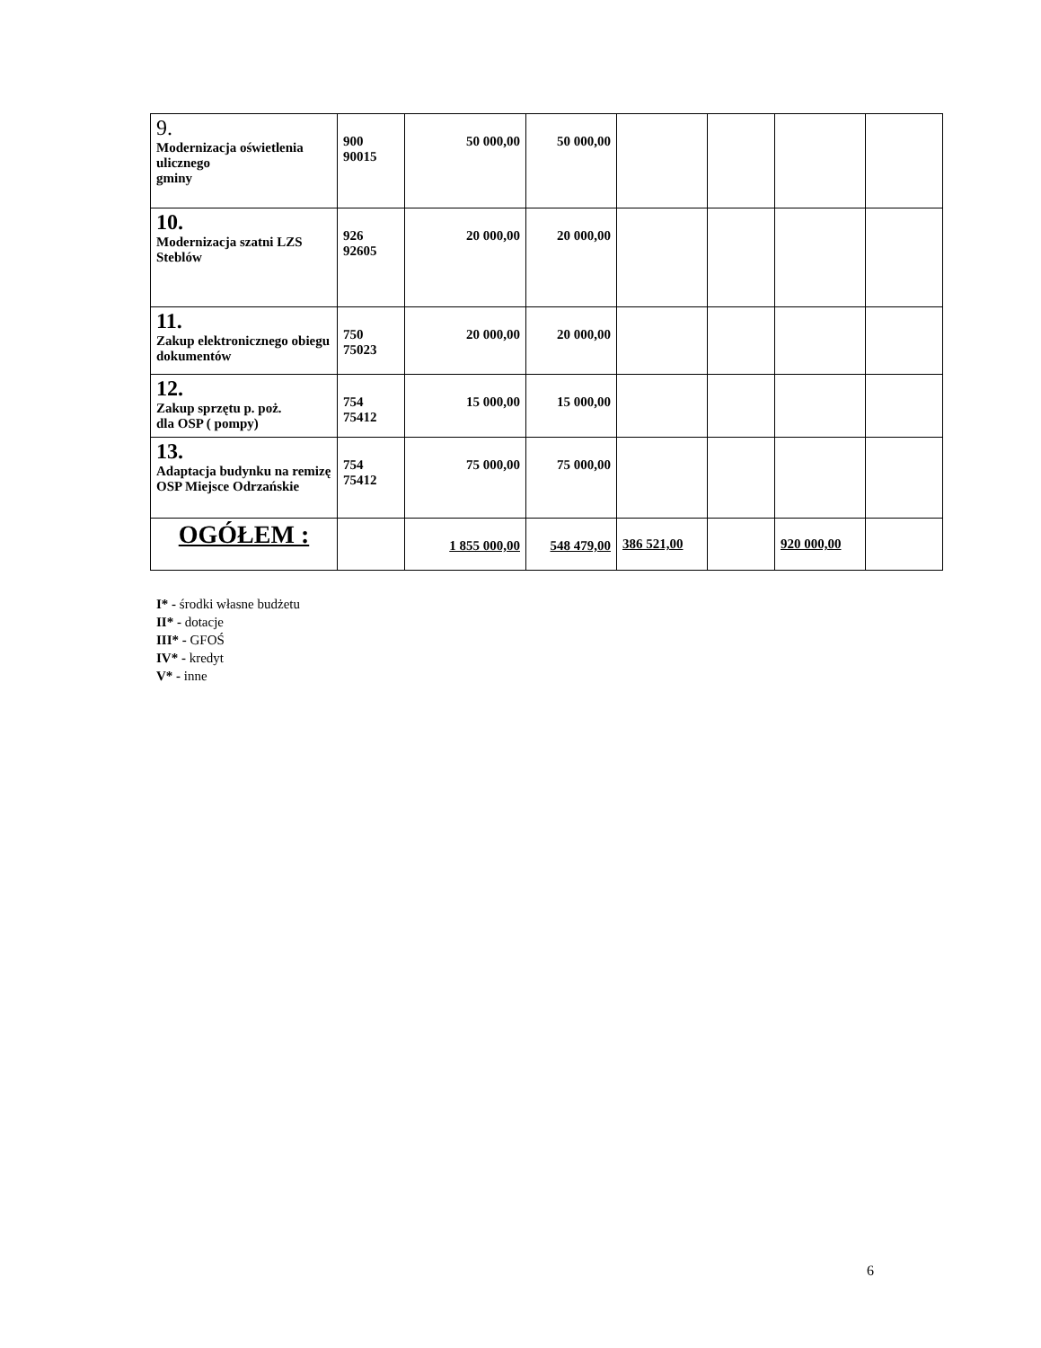| 9. Modernizacja oświetlenia ulicznego gminy | 900 90015 | 50 000,00 | 50 000,00 | | | | |
| 10. Modernizacja szatni LZS Steblów | 926 92605 | 20 000,00 | 20 000,00 | | | | |
| 11. Zakup elektronicznego obiegu dokumentów | 750 75023 | 20 000,00 | 20 000,00 | | | | |
| 12. Zakup sprzętu p. poż. dla OSP ( pompy) | 754 75412 | 15 000,00 | 15 000,00 | | | | |
| 13. Adaptacja budynku na remizę OSP Miejsce Odrzańskie | 754 75412 | 75 000,00 | 75 000,00 | | | | |
| OGÓŁEM : | | 1 855 000,00 | 548 479,00 | 386 521,00 | | 920 000,00 | |
I* - środki własne budżetu
II* - dotacje
III* - GFOŚ
IV* - kredyt
V* - inne
6